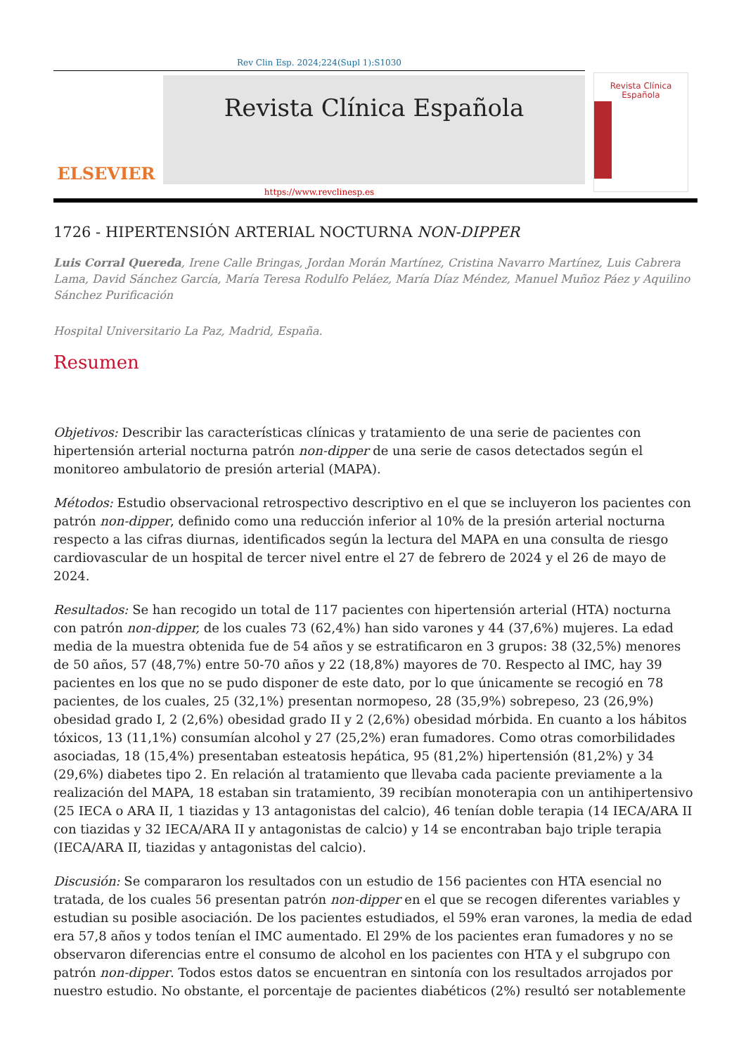Rev Clin Esp. 2024;224(Supl 1):S1030
ELSEVIER
Revista Clínica Española
https://www.revclinesp.es
Revista Clínica
Española
1726 - HIPERTENSIÓN ARTERIAL NOCTURNA NON-DIPPER
Luis Corral Quereda, Irene Calle Bringas, Jordan Morán Martínez, Cristina Navarro Martínez, Luis Cabrera Lama, David Sánchez García, María Teresa Rodulfo Peláez, María Díaz Méndez, Manuel Muñoz Páez y Aquilino Sánchez Purificación
Hospital Universitario La Paz, Madrid, España.
Resumen
Objetivos: Describir las características clínicas y tratamiento de una serie de pacientes con hipertensión arterial nocturna patrón non-dipper de una serie de casos detectados según el monitoreo ambulatorio de presión arterial (MAPA).
Métodos: Estudio observacional retrospectivo descriptivo en el que se incluyeron los pacientes con patrón non-dipper, definido como una reducción inferior al 10% de la presión arterial nocturna respecto a las cifras diurnas, identificados según la lectura del MAPA en una consulta de riesgo cardiovascular de un hospital de tercer nivel entre el 27 de febrero de 2024 y el 26 de mayo de 2024.
Resultados: Se han recogido un total de 117 pacientes con hipertensión arterial (HTA) nocturna con patrón non-dipper, de los cuales 73 (62,4%) han sido varones y 44 (37,6%) mujeres. La edad media de la muestra obtenida fue de 54 años y se estratificaron en 3 grupos: 38 (32,5%) menores de 50 años, 57 (48,7%) entre 50-70 años y 22 (18,8%) mayores de 70. Respecto al IMC, hay 39 pacientes en los que no se pudo disponer de este dato, por lo que únicamente se recogió en 78 pacientes, de los cuales, 25 (32,1%) presentan normopeso, 28 (35,9%) sobrepeso, 23 (26,9%) obesidad grado I, 2 (2,6%) obesidad grado II y 2 (2,6%) obesidad mórbida. En cuanto a los hábitos tóxicos, 13 (11,1%) consumían alcohol y 27 (25,2%) eran fumadores. Como otras comorbilidades asociadas, 18 (15,4%) presentaban esteatosis hepática, 95 (81,2%) hipertensión (81,2%) y 34 (29,6%) diabetes tipo 2. En relación al tratamiento que llevaba cada paciente previamente a la realización del MAPA, 18 estaban sin tratamiento, 39 recibían monoterapia con un antihipertensivo (25 IECA o ARA II, 1 tiazidas y 13 antagonistas del calcio), 46 tenían doble terapia (14 IECA/ARA II con tiazidas y 32 IECA/ARA II y antagonistas de calcio) y 14 se encontraban bajo triple terapia (IECA/ARA II, tiazidas y antagonistas del calcio).
Discusión: Se compararon los resultados con un estudio de 156 pacientes con HTA esencial no tratada, de los cuales 56 presentan patrón non-dipper en el que se recogen diferentes variables y estudian su posible asociación. De los pacientes estudiados, el 59% eran varones, la media de edad era 57,8 años y todos tenían el IMC aumentado. El 29% de los pacientes eran fumadores y no se observaron diferencias entre el consumo de alcohol en los pacientes con HTA y el subgrupo con patrón non-dipper. Todos estos datos se encuentran en sintonía con los resultados arrojados por nuestro estudio. No obstante, el porcentaje de pacientes diabéticos (2%) resultó ser notablemente